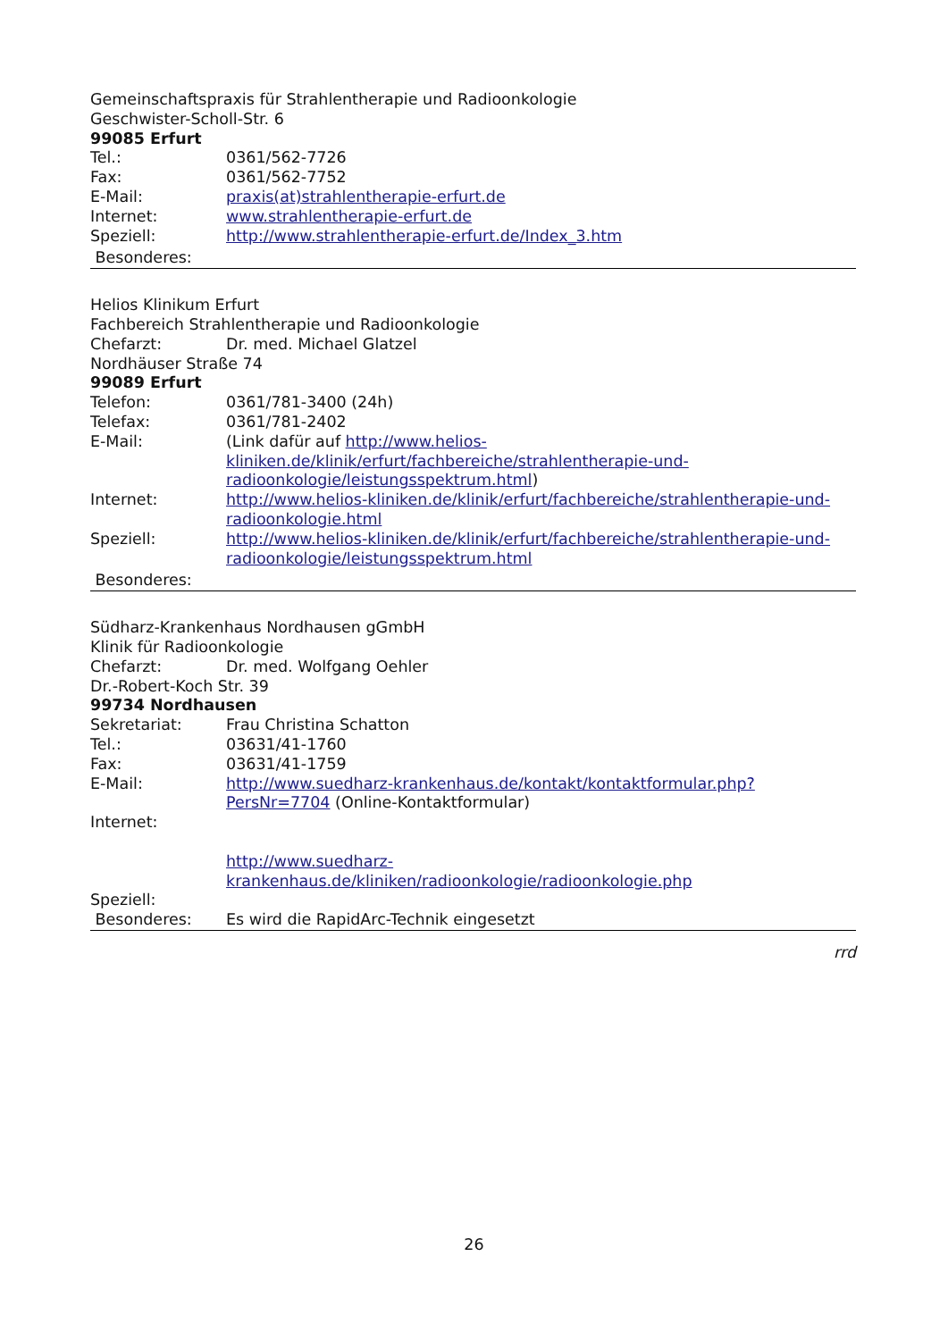Gemeinschaftspraxis für Strahlentherapie und Radioonkologie
Geschwister-Scholl-Str. 6
99085 Erfurt
Tel.: 0361/562-7726
Fax: 0361/562-7752
E-Mail: praxis(at)strahlentherapie-erfurt.de
Internet: www.strahlentherapie-erfurt.de
Speziell: http://www.strahlentherapie-erfurt.de/Index_3.htm
Besonderes:
Helios Klinikum Erfurt
Fachbereich Strahlentherapie und Radioonkologie
Chefarzt: Dr. med. Michael Glatzel
Nordhäuser Straße 74
99089 Erfurt
Telefon: 0361/781-3400 (24h)
Telefax: 0361/781-2402
E-Mail: (Link dafür auf http://www.helios-kliniken.de/klinik/erfurt/fachbereiche/strahlentherapie-und-radioonkologie/leistungsspektrum.html)
Internet: http://www.helios-kliniken.de/klinik/erfurt/fachbereiche/strahlentherapie-und-radioonkologie.html
Speziell: http://www.helios-kliniken.de/klinik/erfurt/fachbereiche/strahlentherapie-und-radioonkologie/leistungsspektrum.html
Besonderes:
Südharz-Krankenhaus Nordhausen gGmbH
Klinik für Radioonkologie
Chefarzt: Dr. med. Wolfgang Oehler
Dr.-Robert-Koch Str. 39
99734 Nordhausen
Sekretariat: Frau Christina Schatton
Tel.: 03631/41-1760
Fax: 03631/41-1759
E-Mail: http://www.suedharz-krankenhaus.de/kontakt/kontaktformular.php?PersNr=7704 (Online-Kontaktformular)
Internet:
http://www.suedharz-krankenhaus.de/kliniken/radioonkologie/radioonkologie.php
Speziell:
Besonderes: Es wird die RapidArc-Technik eingesetzt
rrd
26